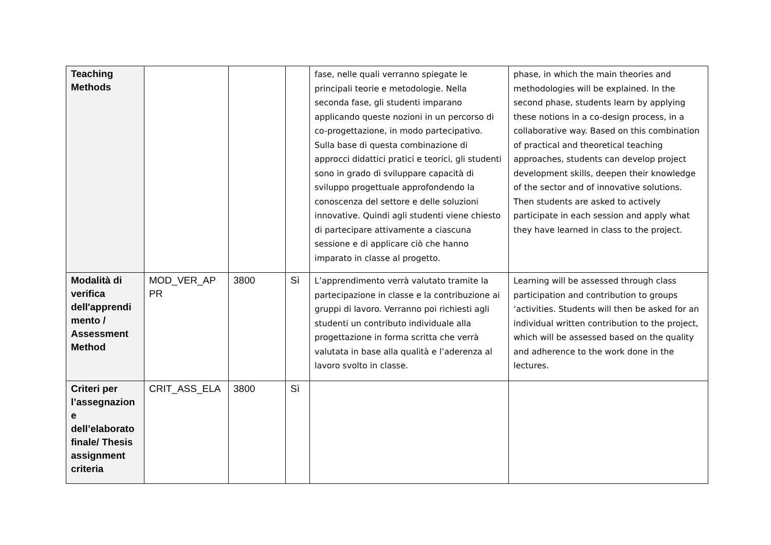| Teaching Methods | | | | fase, nelle quali verranno spiegate le principali teorie e metodologie. Nella seconda fase, gli studenti imparano applicando queste nozioni in un percorso di co-progettazione, in modo partecipativo. Sulla base di questa combinazione di approcci didattici pratici e teorici, gli studenti sono in grado di sviluppare capacità di sviluppo progettuale approfondendo la conoscenza del settore e delle soluzioni innovative. Quindi agli studenti viene chiesto di partecipare attivamente a ciascuna sessione e di applicare ciò che hanno imparato in classe al progetto. | phase, in which the main theories and methodologies will be explained. In the second phase, students learn by applying these notions in a co-design process, in a collaborative way. Based on this combination of practical and theoretical teaching approaches, students can develop project development skills, deepen their knowledge of the sector and of innovative solutions. Then students are asked to actively participate in each session and apply what they have learned in class to the project. |
| Modalità di verifica dell'apprendi mento / Assessment Method | MOD_VER_AP PR | 3800 | Sì | L’apprendimento verrà valutato tramite la partecipazione in classe e la contribuzione ai gruppi di lavoro. Verranno poi richiesti agli studenti un contributo individuale alla progettazione in forma scritta che verrà valutata in base alla qualità e l’aderenza al lavoro svolto in classe. | Learning will be assessed through class participation and contribution to groups ‘activities. Students will then be asked for an individual written contribution to the project, which will be assessed based on the quality and adherence to the work done in the lectures. |
| Criteri per l’assegnazion e dell’elaborato finale/ Thesis assignment criteria | CRIT_ASS_ELA | 3800 | Sì | | |